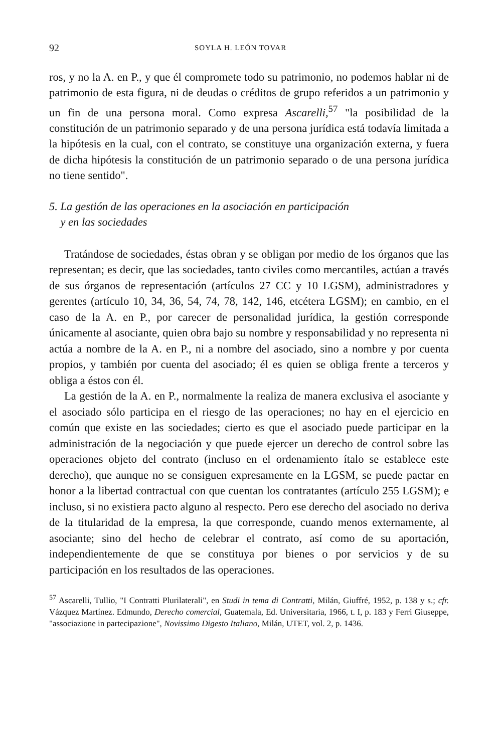92 SOYLA H. LEÓN TOVAR
ros, y no la A. en P., y que él compromete todo su patrimonio, no podemos hablar ni de patrimonio de esta figura, ni de deudas o créditos de grupo referidos a un patrimonio y un fin de una persona moral. Como expresa Ascarelli,<sup>57</sup> "la posibilidad de la constitución de un patrimonio separado y de una persona jurídica está todavía limitada a la hipótesis en la cual, con el contrato, se constituye una organización externa, y fuera de dicha hipótesis la constitución de un patrimonio separado o de una persona jurídica no tiene sentido".
5. La gestión de las operaciones en la asociación en participación
y en las sociedades
Tratándose de sociedades, éstas obran y se obligan por medio de los órganos que las representan; es decir, que las sociedades, tanto civiles como mercantiles, actúan a través de sus órganos de representación (artículos 27 CC y 10 LGSM), administradores y gerentes (artículo 10, 34, 36, 54, 74, 78, 142, 146, etcétera LGSM); en cambio, en el caso de la A. en P., por carecer de personalidad jurídica, la gestión corresponde únicamente al asociante, quien obra bajo su nombre y responsabilidad y no representa ni actúa a nombre de la A. en P., ni a nombre del asociado, sino a nombre y por cuenta propios, y también por cuenta del asociado; él es quien se obliga frente a terceros y obliga a éstos con él.
La gestión de la A. en P., normalmente la realiza de manera exclusiva el asociante y el asociado sólo participa en el riesgo de las operaciones; no hay en el ejercicio en común que existe en las sociedades; cierto es que el asociado puede participar en la administración de la negociación y que puede ejercer un derecho de control sobre las operaciones objeto del contrato (incluso en el ordenamiento ítalo se establece este derecho), que aunque no se consiguen expresamente en la LGSM, se puede pactar en honor a la libertad contractual con que cuentan los contratantes (artículo 255 LGSM); e incluso, si no existiera pacto alguno al respecto. Pero ese derecho del asociado no deriva de la titularidad de la empresa, la que corresponde, cuando menos externamente, al asociante; sino del hecho de celebrar el contrato, así como de su aportación, independientemente de que se constituya por bienes o por servicios y de su participación en los resultados de las operaciones.
<sup>57</sup> Ascarelli, Tullio, "I Contratti Plurilaterali", en Studi in tema di Contratti, Milán, Giuffré, 1952, p. 138 y s.; cfr. Vázquez Martínez. Edmundo, Derecho comercial, Guatemala, Ed. Universitaria, 1966, t. I, p. 183 y Ferri Giuseppe, "associazione in partecipazione", Novissimo Digesto Italiano, Milán, UTET, vol. 2, p. 1436.